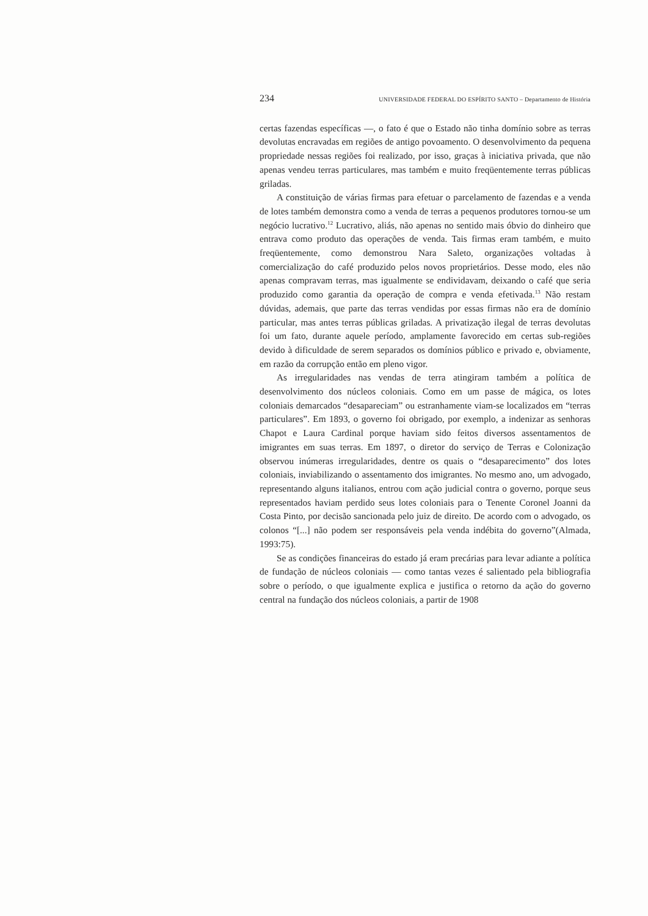234 UNIVERSIDADE FEDERAL DO ESPÍRITO SANTO – Departamento de História
certas fazendas específicas —, o fato é que o Estado não tinha domínio sobre as terras devolutas encravadas em regiões de antigo povoamento. O desenvolvimento da pequena propriedade nessas regiões foi realizado, por isso, graças à iniciativa privada, que não apenas vendeu terras particulares, mas também e muito freqüentemente terras públicas griladas.
A constituição de várias firmas para efetuar o parcelamento de fazendas e a venda de lotes também demonstra como a venda de terras a pequenos produtores tornou-se um negócio lucrativo.<sup>12</sup> Lucrativo, aliás, não apenas no sentido mais óbvio do dinheiro que entrava como produto das operações de venda. Tais firmas eram também, e muito freqüentemente, como demonstrou Nara Saleto, organizações voltadas à comercialização do café produzido pelos novos proprietários. Desse modo, eles não apenas compravam terras, mas igualmente se endividavam, deixando o café que seria produzido como garantia da operação de compra e venda efetivada.<sup>13</sup> Não restam dúvidas, ademais, que parte das terras vendidas por essas firmas não era de domínio particular, mas antes terras públicas griladas. A privatização ilegal de terras devolutas foi um fato, durante aquele período, amplamente favorecido em certas sub-regiões devido à dificuldade de serem separados os domínios público e privado e, obviamente, em razão da corrupção então em pleno vigor.
As irregularidades nas vendas de terra atingiram também a política de desenvolvimento dos núcleos coloniais. Como em um passe de mágica, os lotes coloniais demarcados “desapareciam” ou estranhamente viam-se localizados em “terras particulares”. Em 1893, o governo foi obrigado, por exemplo, a indenizar as senhoras Chapot e Laura Cardinal porque haviam sido feitos diversos assentamentos de imigrantes em suas terras. Em 1897, o diretor do serviço de Terras e Colonização observou inúmeras irregularidades, dentre os quais o “desaparecimento” dos lotes coloniais, inviabilizando o assentamento dos imigrantes. No mesmo ano, um advogado, representando alguns italianos, entrou com ação judicial contra o governo, porque seus representados haviam perdido seus lotes coloniais para o Tenente Coronel Joanni da Costa Pinto, por decisão sancionada pelo juiz de direito. De acordo com o advogado, os colonos “[...] não podem ser responsáveis pela venda indébita do governo”(Almada, 1993:75).
Se as condições financeiras do estado já eram precárias para levar adiante a política de fundação de núcleos coloniais — como tantas vezes é salientado pela bibliografia sobre o período, o que igualmente explica e justifica o retorno da ação do governo central na fundação dos núcleos coloniais, a partir de 1908